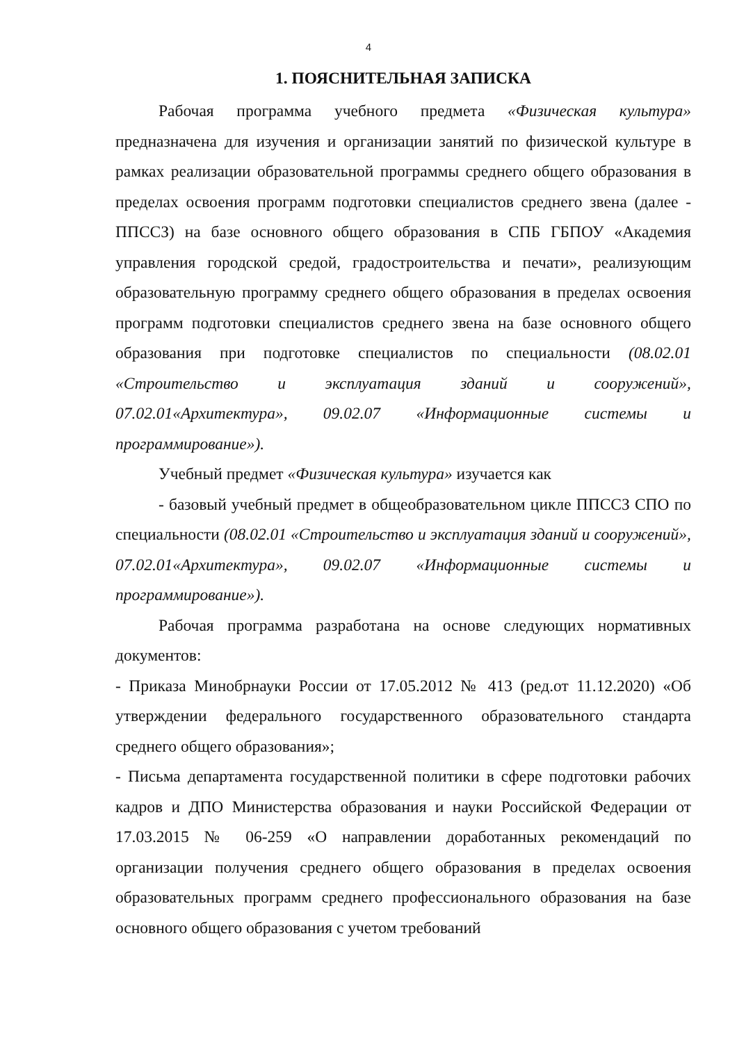4
1. ПОЯСНИТЕЛЬНАЯ ЗАПИСКА
Рабочая программа учебного предмета «Физическая культура» предназначена для изучения и организации занятий по физической культуре в рамках реализации образовательной программы среднего общего образования в пределах освоения программ подготовки специалистов среднего звена (далее - ППССЗ) на базе основного общего образования в СПБ ГБПОУ «Академия управления городской средой, градостроительства и печати», реализующим образовательную программу среднего общего образования в пределах освоения программ подготовки специалистов среднего звена на базе основного общего образования при подготовке специалистов по специальности (08.02.01 «Строительство и эксплуатация зданий и сооружений», 07.02.01«Архитектура», 09.02.07 «Информационные системы и программирование»).
Учебный предмет «Физическая культура» изучается как
- базовый учебный предмет в общеобразовательном цикле ППССЗ СПО по специальности (08.02.01 «Строительство и эксплуатация зданий и сооружений», 07.02.01«Архитектура», 09.02.07 «Информационные системы и программирование»).
Рабочая программа разработана на основе следующих нормативных документов:
- Приказа Минобрнауки России от 17.05.2012 № 413 (ред.от 11.12.2020) «Об утверждении федерального государственного образовательного стандарта среднего общего образования»;
- Письма департамента государственной политики в сфере подготовки рабочих кадров и ДПО Министерства образования и науки Российской Федерации от 17.03.2015 № 06-259 «О направлении доработанных рекомендаций по организации получения среднего общего образования в пределах освоения образовательных программ среднего профессионального образования на базе основного общего образования с учетом требований